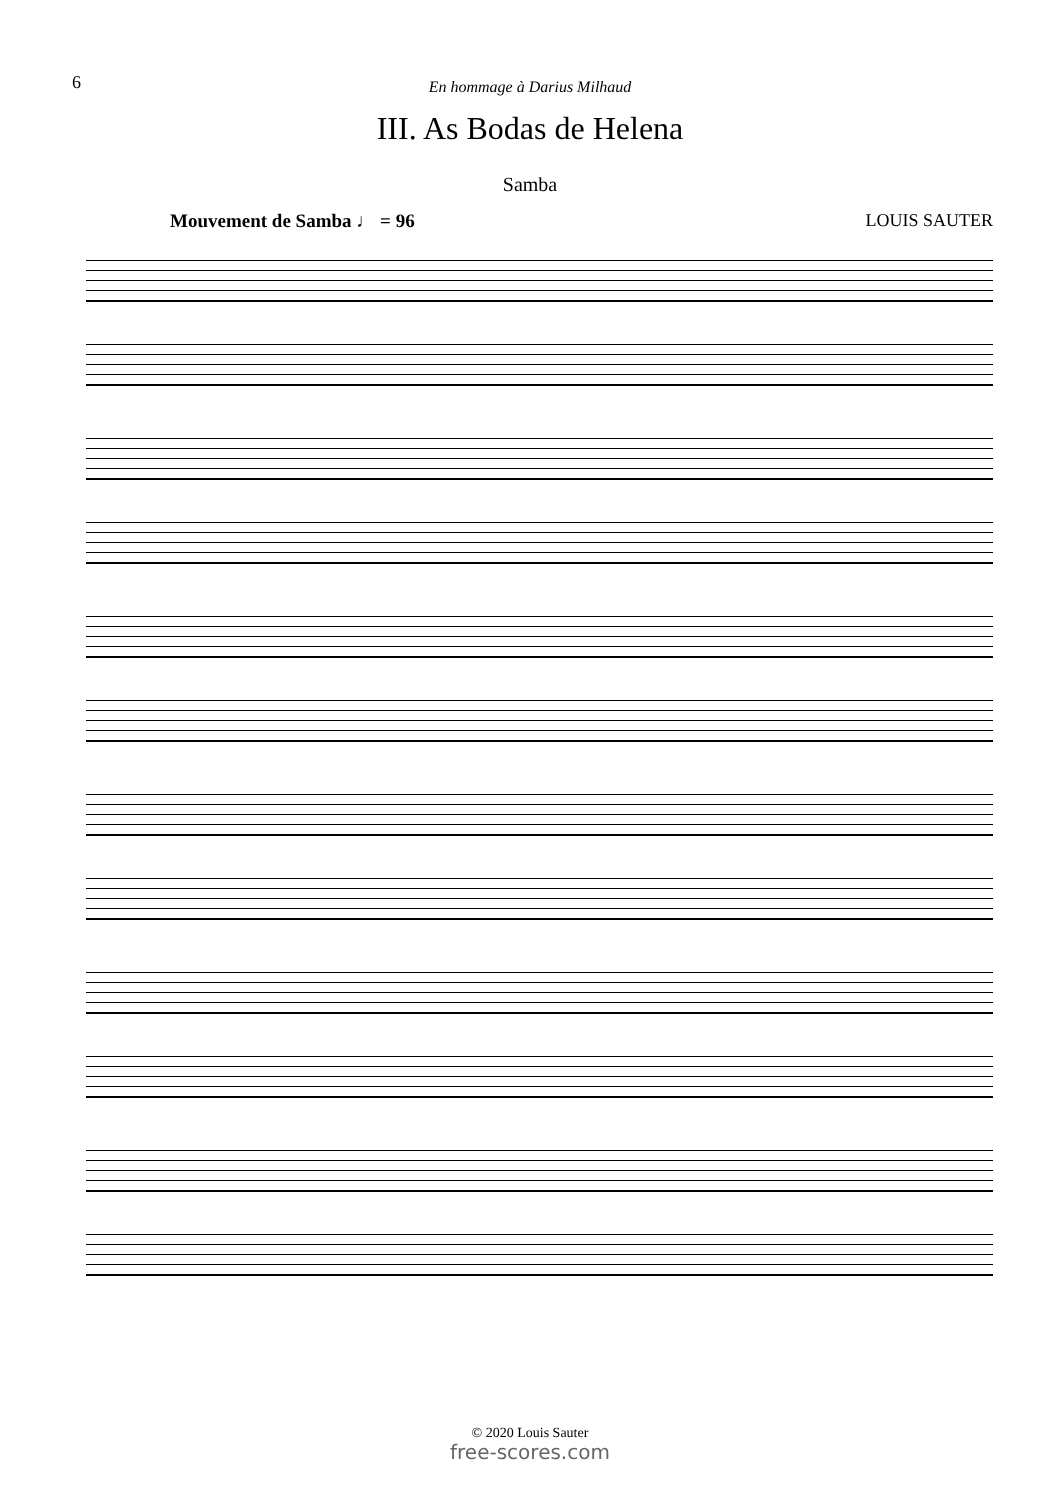6
En hommage à Darius Milhaud
III. As Bodas de Helena
Samba
Mouvement de Samba ♩ = 96 LOUIS SAUTER
© 2020 Louis Sauter
free-scores.com